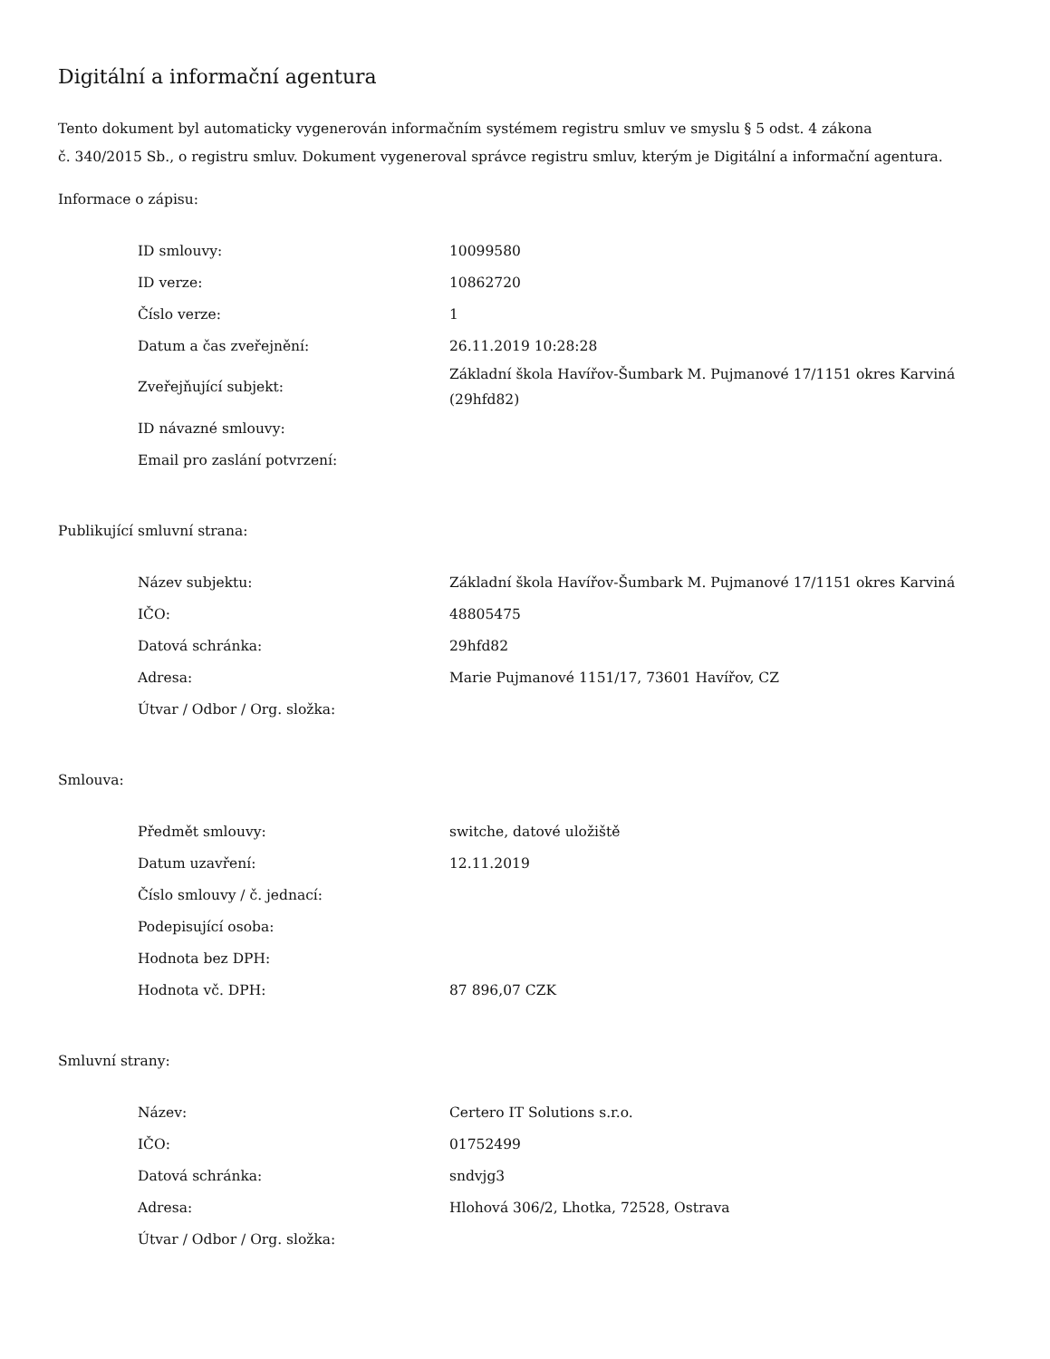Digitální a informační agentura
Tento dokument byl automaticky vygenerován informačním systémem registru smluv ve smyslu § 5 odst. 4 zákona
č. 340/2015 Sb., o registru smluv. Dokument vygeneroval správce registru smluv, kterým je Digitální a informační agentura.
Informace o zápisu:
| ID smlouvy: | 10099580 |
| ID verze: | 10862720 |
| Číslo verze: | 1 |
| Datum a čas zveřejnění: | 26.11.2019 10:28:28 |
| Zveřejňující subjekt: | Základní škola Havířov-Šumbark M. Pujmanové 17/1151 okres Karviná (29hfd82) |
| ID návazné smlouvy: | |
| Email pro zaslání potvrzení: | |
Publikující smluvní strana:
| Název subjektu: | Základní škola Havířov-Šumbark M. Pujmanové 17/1151 okres Karviná |
| IČO: | 48805475 |
| Datová schránka: | 29hfd82 |
| Adresa: | Marie Pujmanové 1151/17, 73601 Havířov, CZ |
| Útvar / Odbor / Org. složka: | |
Smlouva:
| Předmět smlouvy: | switche, datové uložiště |
| Datum uzavření: | 12.11.2019 |
| Číslo smlouvy / č. jednací: | |
| Podepisující osoba: | |
| Hodnota bez DPH: | |
| Hodnota vč. DPH: | 87 896,07 CZK |
Smluvní strany:
| Název: | Certero IT Solutions s.r.o. |
| IČO: | 01752499 |
| Datová schránka: | sndvjg3 |
| Adresa: | Hlohová 306/2, Lhotka, 72528, Ostrava |
| Útvar / Odbor / Org. složka: | |